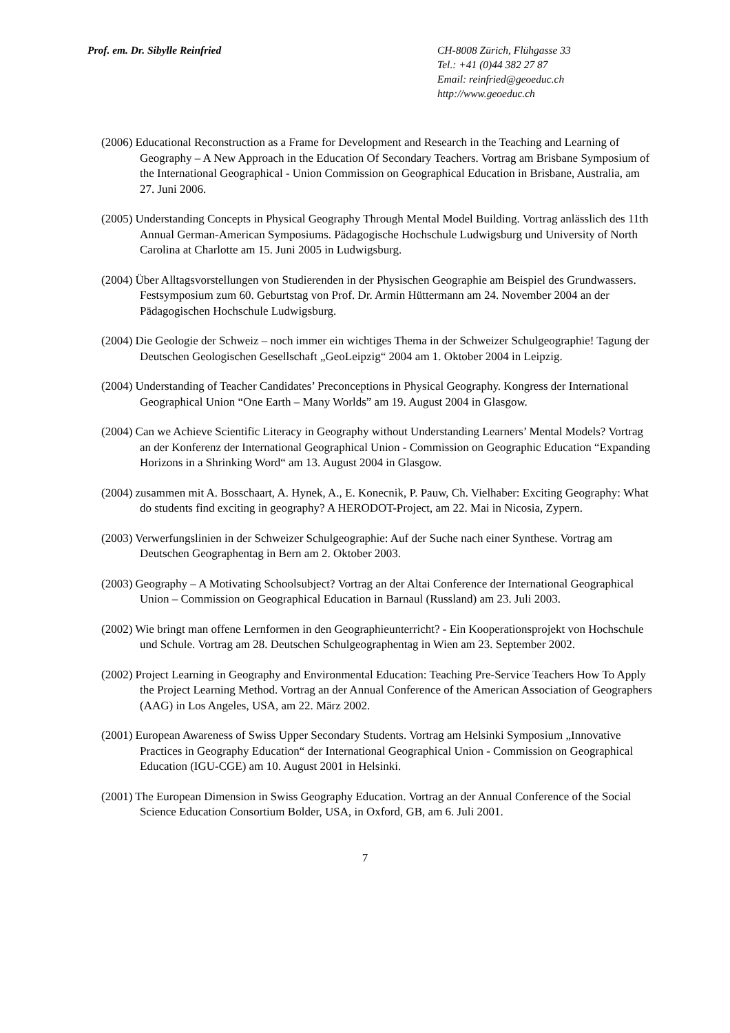Prof. em. Dr. Sibylle Reinfried CH-8008 Zürich, Flühgasse 33
Tel.: +41 (0)44 382 27 87
Email: reinfried@geoeduc.ch
http://www.geoeduc.ch
(2006) Educational Reconstruction as a Frame for Development and Research in the Teaching and Learning of Geography – A New Approach in the Education Of Secondary Teachers. Vortrag am Brisbane Symposium of the International Geographical - Union Commission on Geographical Education in Brisbane, Australia, am 27. Juni 2006.
(2005) Understanding Concepts in Physical Geography Through Mental Model Building. Vortrag anlässlich des 11th Annual German-American Symposiums. Pädagogische Hochschule Ludwigsburg und University of North Carolina at Charlotte am 15. Juni 2005 in Ludwigsburg.
(2004) Über Alltagsvorstellungen von Studierenden in der Physischen Geographie am Beispiel des Grundwassers. Festsymposium zum 60. Geburtstag von Prof. Dr. Armin Hüttermann am 24. November 2004 an der Pädagogischen Hochschule Ludwigsburg.
(2004) Die Geologie der Schweiz – noch immer ein wichtiges Thema in der Schweizer Schulgeographie! Tagung der Deutschen Geologischen Gesellschaft „GeoLeipzig“ 2004 am 1. Oktober 2004 in Leipzig.
(2004) Understanding of Teacher Candidates’ Preconceptions in Physical Geography. Kongress der International Geographical Union “One Earth – Many Worlds” am 19. August 2004 in Glasgow.
(2004) Can we Achieve Scientific Literacy in Geography without Understanding Learners’ Mental Models? Vortrag an der Konferenz der International Geographical Union - Commission on Geographic Education “Expanding Horizons in a Shrinking Word“ am 13. August 2004 in Glasgow.
(2004) zusammen mit A. Bosschaart, A. Hynek, A., E. Konecnik, P. Pauw, Ch. Vielhaber: Exciting Geography: What do students find exciting in geography? A HERODOT-Project, am 22. Mai in Nicosia, Zypern.
(2003) Verwerfungslinien in der Schweizer Schulgeographie: Auf der Suche nach einer Synthese. Vortrag am Deutschen Geographentag in Bern am 2. Oktober 2003.
(2003) Geography – A Motivating Schoolsubject? Vortrag an der Altai Conference der International Geographical Union – Commission on Geographical Education in Barnaul (Russland) am 23. Juli 2003.
(2002) Wie bringt man offene Lernformen in den Geographieunterricht? - Ein Kooperationsprojekt von Hochschule und Schule. Vortrag am 28. Deutschen Schulgeographentag in Wien am 23. September 2002.
(2002) Project Learning in Geography and Environmental Education: Teaching Pre-Service Teachers How To Apply the Project Learning Method. Vortrag an der Annual Conference of the American Association of Geographers (AAG) in Los Angeles, USA, am 22. März 2002.
(2001) European Awareness of Swiss Upper Secondary Students. Vortrag am Helsinki Symposium „Innovative Practices in Geography Education“ der International Geographical Union - Commission on Geographical Education (IGU-CGE) am 10. August 2001 in Helsinki.
(2001) The European Dimension in Swiss Geography Education. Vortrag an der Annual Conference of the Social Science Education Consortium Bolder, USA, in Oxford, GB, am 6. Juli 2001.
7